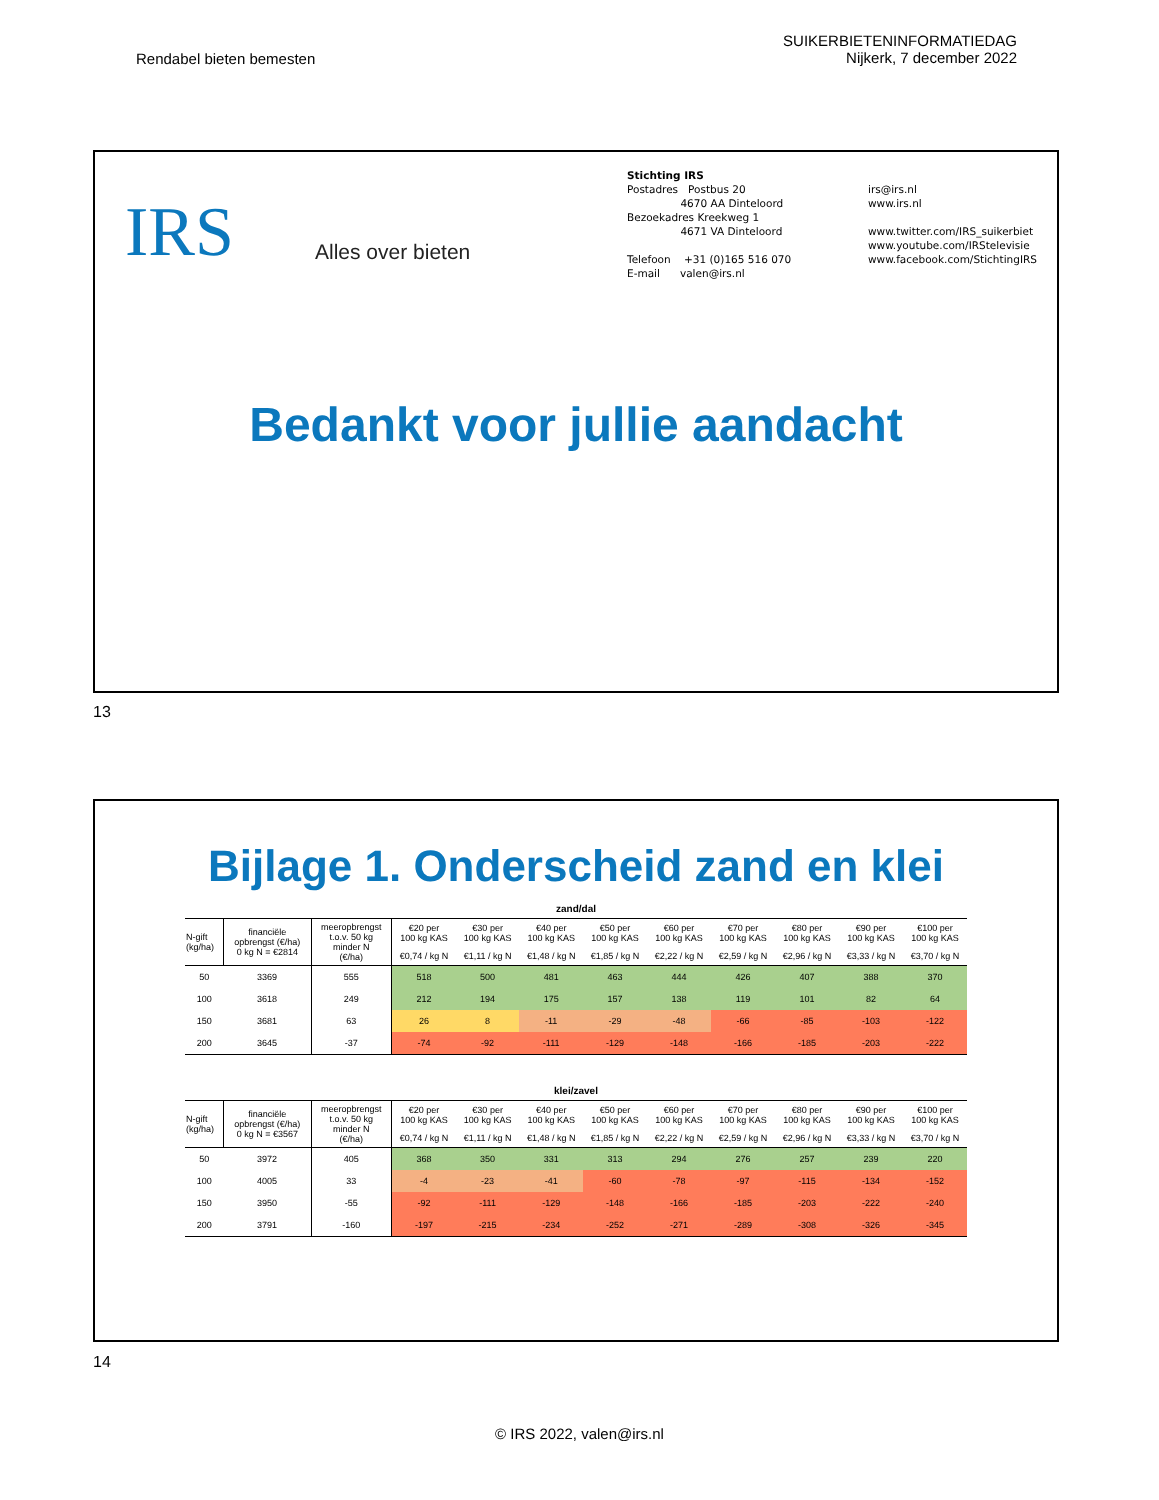Rendabel bieten bemesten
SUIKERBIETENINFORMATIEDAG
Nijkerk, 7 december 2022
IRS Alles over bieten
Stichting IRS
Postadres Postbus 20
4670 AA Dinteloord
Bezoekadres Kreekweg 1
4671 VA Dinteloord
Telefoon +31 (0)165 516 070
E-mail valen@irs.nl
irs@irs.nl
www.irs.nl
www.twitter.com/IRS_suikerbiet
www.youtube.com/IRStelevisie
www.facebook.com/StichtingIRS
Bedankt voor jullie aandacht
13
Bijlage 1. Onderscheid zand en klei
zand/dal
| N-gift (kg/ha) | financiële opbrengst (€/ha) 0 kg N = €2814 | meeropbrengst t.o.v. 50 kg minder N (€/ha) | €20 per 100 kg KAS | €30 per 100 kg KAS | €40 per 100 kg KAS | €50 per 100 kg KAS | €60 per 100 kg KAS | €70 per 100 kg KAS | €80 per 100 kg KAS | €90 per 100 kg KAS | €100 per 100 kg KAS |
| --- | --- | --- | --- | --- | --- | --- | --- | --- | --- | --- | --- |
| | | | €0,74 / kg N | €1,11 / kg N | €1,48 / kg N | €1,85 / kg N | €2,22 / kg N | €2,59 / kg N | €2,96 / kg N | €3,33 / kg N | €3,70 / kg N |
| 50 | 3369 | 555 | 518 | 500 | 481 | 463 | 444 | 426 | 407 | 388 | 370 |
| 100 | 3618 | 249 | 212 | 194 | 175 | 157 | 138 | 119 | 101 | 82 | 64 |
| 150 | 3681 | 63 | 26 | 8 | -11 | -29 | -48 | -66 | -85 | -103 | -122 |
| 200 | 3645 | -37 | -74 | -92 | -111 | -129 | -148 | -166 | -185 | -203 | -222 |
klei/zavel
| N-gift (kg/ha) | financiële opbrengst (€/ha) 0 kg N = €3567 | meeropbrengst t.o.v. 50 kg minder N (€/ha) | €20 per 100 kg KAS | €30 per 100 kg KAS | €40 per 100 kg KAS | €50 per 100 kg KAS | €60 per 100 kg KAS | €70 per 100 kg KAS | €80 per 100 kg KAS | €90 per 100 kg KAS | €100 per 100 kg KAS |
| --- | --- | --- | --- | --- | --- | --- | --- | --- | --- | --- | --- |
| | | | €0,74 / kg N | €1,11 / kg N | €1,48 / kg N | €1,85 / kg N | €2,22 / kg N | €2,59 / kg N | €2,96 / kg N | €3,33 / kg N | €3,70 / kg N |
| 50 | 3972 | 405 | 368 | 350 | 331 | 313 | 294 | 276 | 257 | 239 | 220 |
| 100 | 4005 | 33 | -4 | -23 | -41 | -60 | -78 | -97 | -115 | -134 | -152 |
| 150 | 3950 | -55 | -92 | -111 | -129 | -148 | -166 | -185 | -203 | -222 | -240 |
| 200 | 3791 | -160 | -197 | -215 | -234 | -252 | -271 | -289 | -308 | -326 | -345 |
14
© IRS 2022, valen@irs.nl